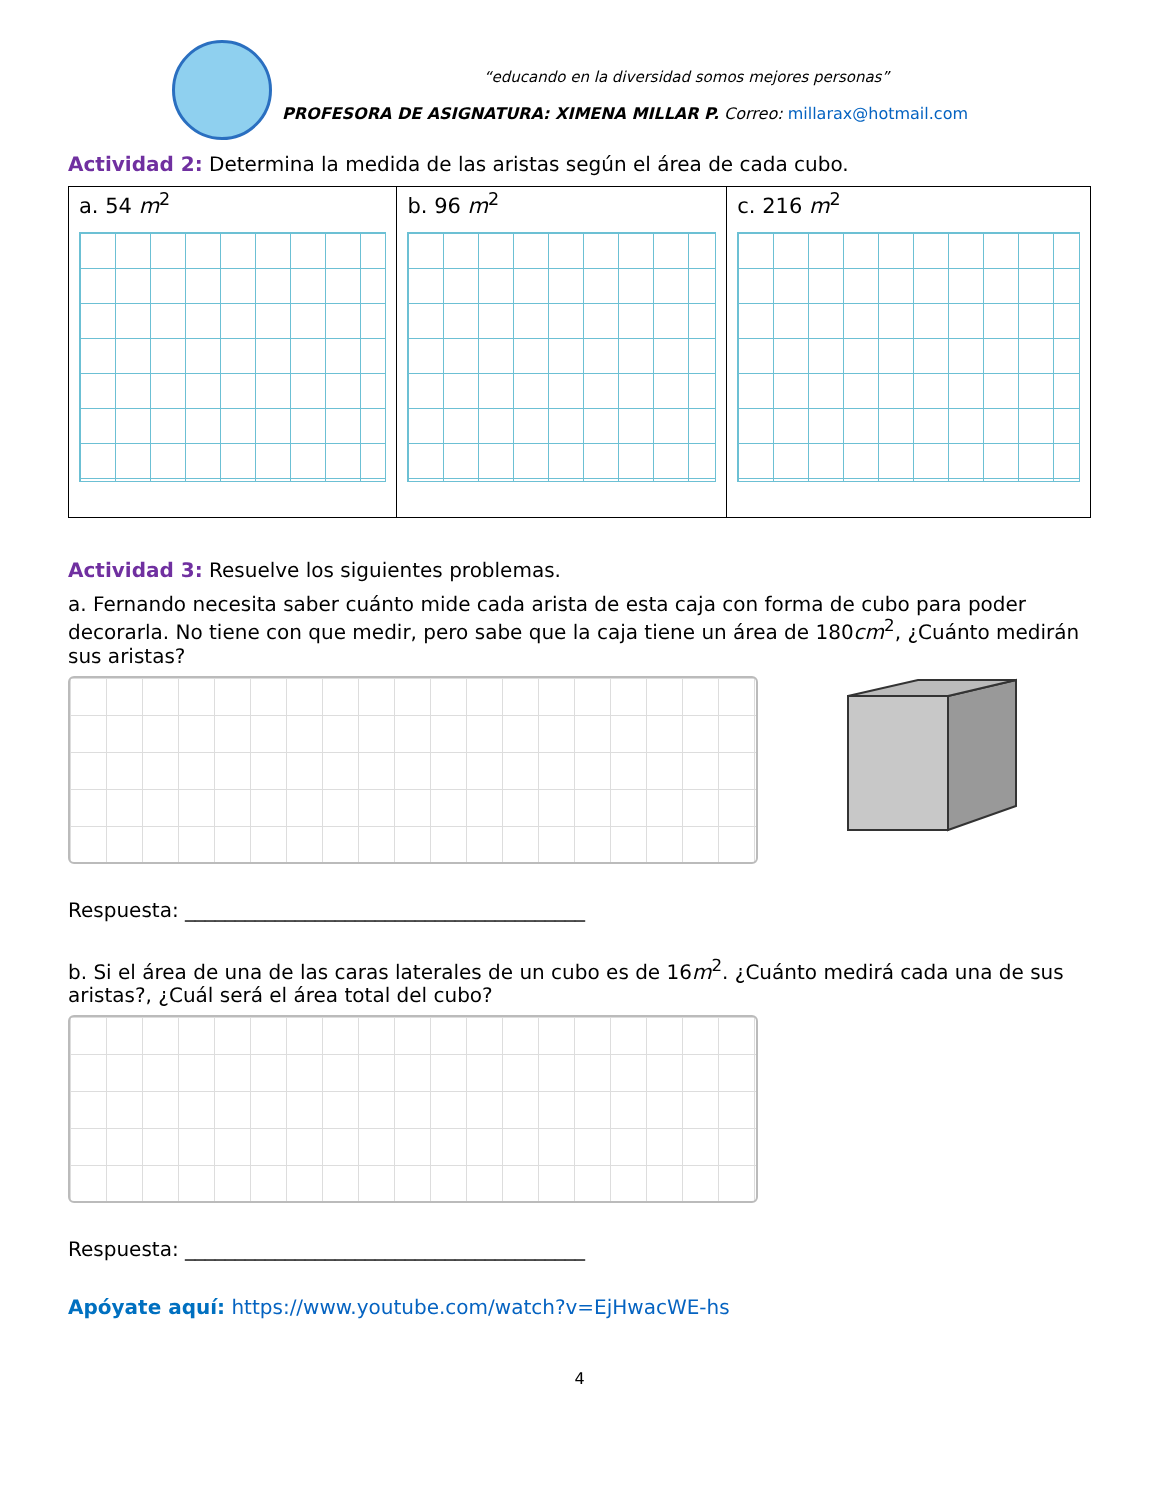“educando en la diversidad somos mejores personas”
PROFESORA DE ASIGNATURA: XIMENA MILLAR P. Correo: millarax@hotmail.com
Actividad 2: Determina la medida de las aristas según el área de cada cubo.
| a. 54 m<sup>2</sup> | b. 96 m<sup>2</sup> | c. 216 m<sup>2</sup> |
Actividad 3: Resuelve los siguientes problemas.
a. Fernando necesita saber cuánto mide cada arista de esta caja con forma de cubo para poder decorarla. No tiene con que medir, pero sabe que la caja tiene un área de 180cm<sup>2</sup>, ¿Cuánto medirán sus aristas?
Respuesta: ________________________________________
b. Si el área de una de las caras laterales de un cubo es de 16m<sup>2</sup>. ¿Cuánto medirá cada una de sus aristas?, ¿Cuál será el área total del cubo?
Respuesta: ________________________________________
Apóyate aquí: https://www.youtube.com/watch?v=EjHwacWE-hs
4